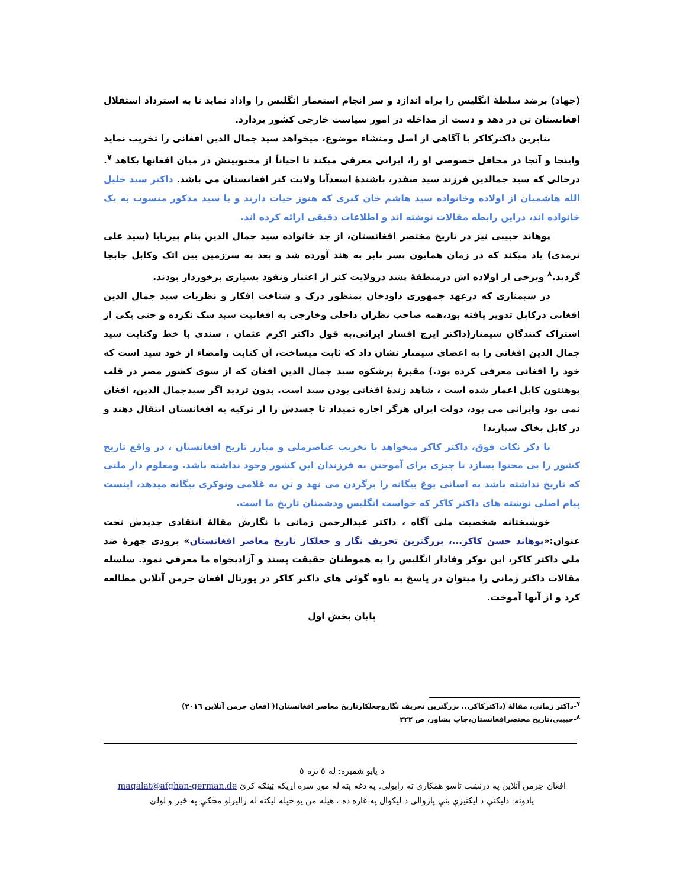(جهاد) برضد سلطهٔ انگلیس را براه اندازد و سر انجام استعمار انگلیس را واداد نماید تا به استرداد استقلال افغانستان تن در دهد و دست از مداخله در امور سیاست خارجی کشور بردارد.
بنابرین داکترکاکر با آگاهی از اصل ومنشاء موضوع، میخواهد سید جمال الدین افغانی را تخریب نماید واینجا و آنجا در محافل خصوصی او را، ایرانی معرفی میکند تا احیاناً از محبوبیتش در میان افغانها بکاهد <sup>۷</sup>. درحالی که سید جمالدین فرزند سید صفدر، باشندهٔ اسعدآبا ولایت کنر افغانستان می باشد. داکتر سید خلیل الله هاشمیان از اولاده وخانواده سید هاشم خان کنری که هنوز حیات دارند و با سید مذکور منسوب به یک خانواده اند، دراین رابطه مقالات نوشته اند و اطلاعات دقیقی ارائه کرده اند.
پوهاند حبیبی نیز در تاریخ مختصر افغانستان، از جد خانواده سید جمال الدین بنام پیربابا (سید علی ترمذی) یاد میکند که در زمان همایون پسر بابر به هند آورده شد و بعد به سرزمین بین اتک وکابل جابجا گردید.<sup>۸</sup> وبرخی از اولاده اش درمنطقهٔ پشد درولایت کنر از اعتبار ونفوذ بسیاری برخوردار بودند.
در سیمناری که درعهد جمهوری داودخان بمنظور درک و شناخت افکار و نظریات سید جمال الدین افغانی درکابل تدویر یافته بود،همه صاحب نظران داخلی وخارجی به افغانیت سید شک نکرده و حتی یکی از اشتراک کنندگان سیمنار(داکتر ایرج افشار ایرانی،به قول داکتر اکرم عثمان ، سندی با خط وکتابت سید جمال الدین افغانی را به اعضای سیمنار نشان داد که ثابت میساخت، آن کتابت وامضاء از خود سید است که خود را افغانی معرفی کرده بود.) مقبرهٔ پرشکوه سید جمال الدین افغان که از سوی کشور مصر در قلب پوهنتون کابل اعمار شده است ، شاهد زندهٔ افغانی بودن سید است. بدون تردید اگر سیدجمال الدین، افغان نمی بود وایرانی می بود، دولت ایران هرگز اجازه نمیداد تا جسدش را از ترکیه به افغانستان انتقال دهند و در کابل بخاک سپارند!
با ذکر نکات فوق، داکتر کاکر میخواهد با تخریب عناصرملی و مبارز تاریخ افغانستان ، در واقع تاریخ کشور را بی محتوا بسازد تا چیزی برای آموختن به فرزندان این کشور وجود نداشته باشد. ومعلوم دار ملتی که تاریخ نداشته باشد به اسانی یوغ بیگانه را برگردن می نهد و تن به غلامی ونوکری بیگانه میدهد، اینست پیام اصلی نوشته های داکتر کاکر که خواست انگلیس ودشمنان تاریخ ما است.
خوشبختانه شخصیت ملی آگاه ، داکتر عبدالرحمن زمانی با نگارش مقالهٔ انتقادی جدیدش تحت عنوان:«پوهاند حسن کاکر...، بزرگترین تحریف نگار و جعلکار تاریخ معاصر افغانستان» بزودی چهرهٔ ضد ملی داکتر کاکر، این نوکر وفادار انگلیس را به هموطنان حقیقت پسند و آزادیخواه ما معرفی نمود. سلسله مقالات داکتر زمانی را میتوان در پاسخ به یاوه گوئی های داکتر کاکر در پورتال افغان جرمن آنلاین مطالعه کرد و از آنها آموخت.
پایان بخش اول
<sup>۷</sup>-داکتر زمانی، مقالهٔ (داکترکاکر... بزرگترین تحریف نگاروجعلکارتاریخ معاصر افغانستان!( افغان جرمن آنلاین ۲۰۱٦)
<sup>۸</sup>-حبیبی،تاریخ مختصرافغانستان،چاپ پشاور، ص ۲۲۲
د پاڼو شمیره: له ٥ تره ٥
افغان جرمن آنلاین په درنښت تاسو همکاری ته رابولي. په دغه پته له موږ سره اړیکه ټینګه کړئ maqalat@afghan-german.de
یادونه: دلیکنې د لیکنیزې بنې پازوالي د لیکوال په غاړه ده ، هیله من یو خپله لیکنه له رالیږلو مخکې په ځیر و لولئ